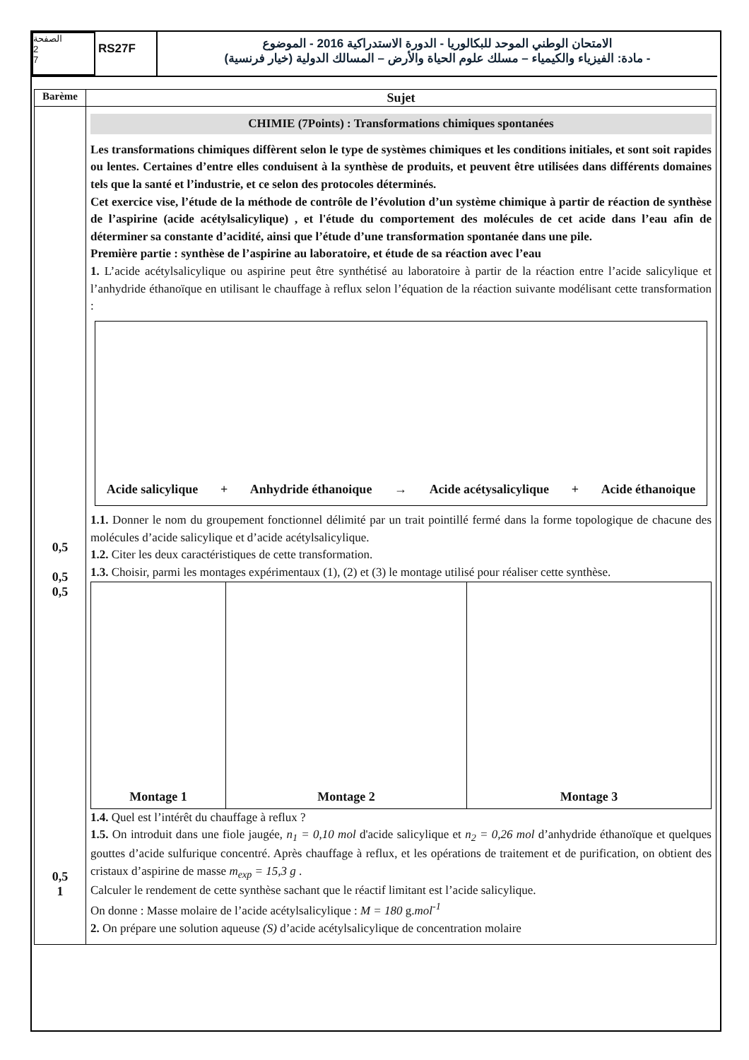الصفحة
2
7
RS27F
الامتحان الوطني الموحد للبكالوريا - الدورة الاستدراكية 2016 - الموضوع
- مادة: الفيزياء والكيمياء – مسلك علوم الحياة والأرض – المسالك الدولية (خيار فرنسية)
| Barème | Sujet |
| --- | --- |
| 0,5 0,5 0,5 0,5 1 | CHIMIE (7Points) : Transformations chimiques spontanées Les transformations chimiques diffèrent selon le type de systèmes chimiques et les conditions initiales, et sont soit rapides ou lentes. Certaines d’entre elles conduisent à la synthèse de produits, et peuvent être utilisées dans différents domaines tels que la santé et l’industrie, et ce selon des protocoles déterminés. Cet exercice vise, l’étude de la méthode de contrôle de l’évolution d’un système chimique à partir de réaction de synthèse de l’aspirine (acide acétylsalicylique) , et l'étude du comportement des molécules de cet acide dans l’eau afin de déterminer sa constante d’acidité, ainsi que l’étude d’une transformation spontanée dans une pile. Première partie : synthèse de l’aspirine au laboratoire, et étude de sa réaction avec l’eau 1. L’acide acétylsalicylique ou aspirine peut être synthétisé au laboratoire à partir de la réaction entre l’acide salicylique et l’anhydride éthanoïque en utilisant le chauffage à reflux selon l’équation de la réaction suivante modélisant cette transformation : Acide salicylique + Anhydride éthanoique → Acide acétysalicylique + Acide éthanoique 1.1. Donner le nom du groupement fonctionnel délimité par un trait pointillé fermé dans la forme topologique de chacune des molécules d’acide salicylique et d’acide acétylsalicylique. 1.2. Citer les deux caractéristiques de cette transformation. 1.3. Choisir, parmi les montages expérimentaux (1), (2) et (3) le montage utilisé pour réaliser cette synthèse. Montage 1 Montage 2 Montage 3 1.4. Quel est l’intérêt du chauffage à reflux ? 1.5. On introduit dans une fiole jaugée, n<sub>1</sub> = 0,10 mol d'acide salicylique et n<sub>2</sub> = 0,26 mol d’anhydride éthanoïque et quelques gouttes d’acide sulfurique concentré. Après chauffage à reflux, et les opérations de traitement et de purification, on obtient des cristaux d’aspirine de masse m<sub>exp</sub> = 15,3 g . Calculer le rendement de cette synthèse sachant que le réactif limitant est l’acide salicylique. On donne : Masse molaire de l’acide acétylsalicylique : M = 180 g. mol<sup>-1</sup> 2. On prépare une solution aqueuse (S) d’acide acétylsalicylique de concentration molaire |